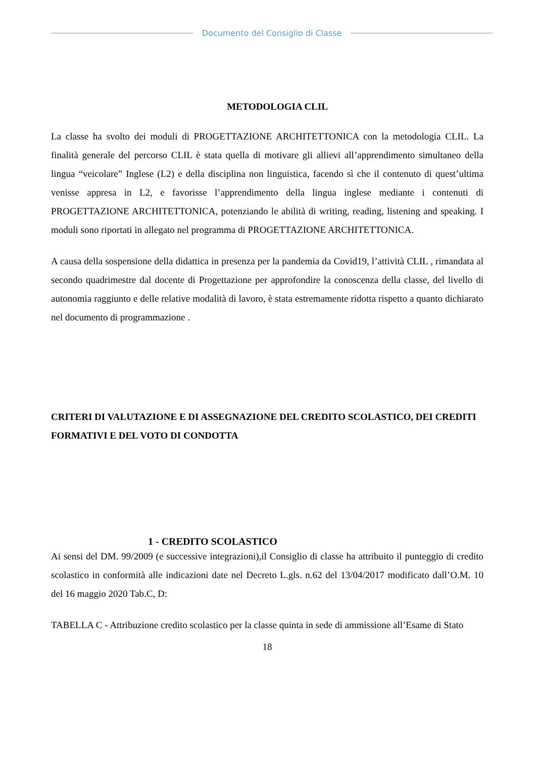Documento del Consiglio di Classe
METODOLOGIA CLIL
La classe ha svolto dei moduli di PROGETTAZIONE ARCHITETTONICA con la metodologia CLIL. La finalità generale del percorso CLIL è stata quella di motivare gli allievi all’apprendimento simultaneo della lingua “veicolare” Inglese (L2) e della disciplina non linguistica, facendo sì che il contenuto di quest’ultima venisse appresa in L2, e favorisse l’apprendimento della lingua inglese mediante i contenuti di PROGETTAZIONE ARCHITETTONICA, potenziando le abilità di writing, reading, listening and speaking. I moduli sono riportati in allegato nel programma di PROGETTAZIONE ARCHITETTONICA.
A causa della sospensione della didattica in presenza per la pandemia da Covid19, l’attività CLIL , rimandata al secondo quadrimestre dal docente di Progettazione per approfondire la conoscenza della classe, del livello di autonomia raggiunto e delle relative modalità di lavoro, è stata estremamente ridotta rispetto a quanto dichiarato nel documento di programmazione .
CRITERI DI VALUTAZIONE E DI ASSEGNAZIONE DEL CREDITO SCOLASTICO, DEI CREDITI FORMATIVI E DEL VOTO DI CONDOTTA
1 - CREDITO SCOLASTICO
Ai sensi del DM. 99/2009 (e successive integrazioni),il Consiglio di classe ha attribuito il punteggio di credito scolastico in conformità alle indicazioni date nel Decreto L.gls. n.62 del 13/04/2017 modificato dall’O.M. 10 del 16 maggio 2020 Tab.C, D:
TABELLA C - Attribuzione credito scolastico per la classe quinta in sede di ammissione all’Esame di Stato
18